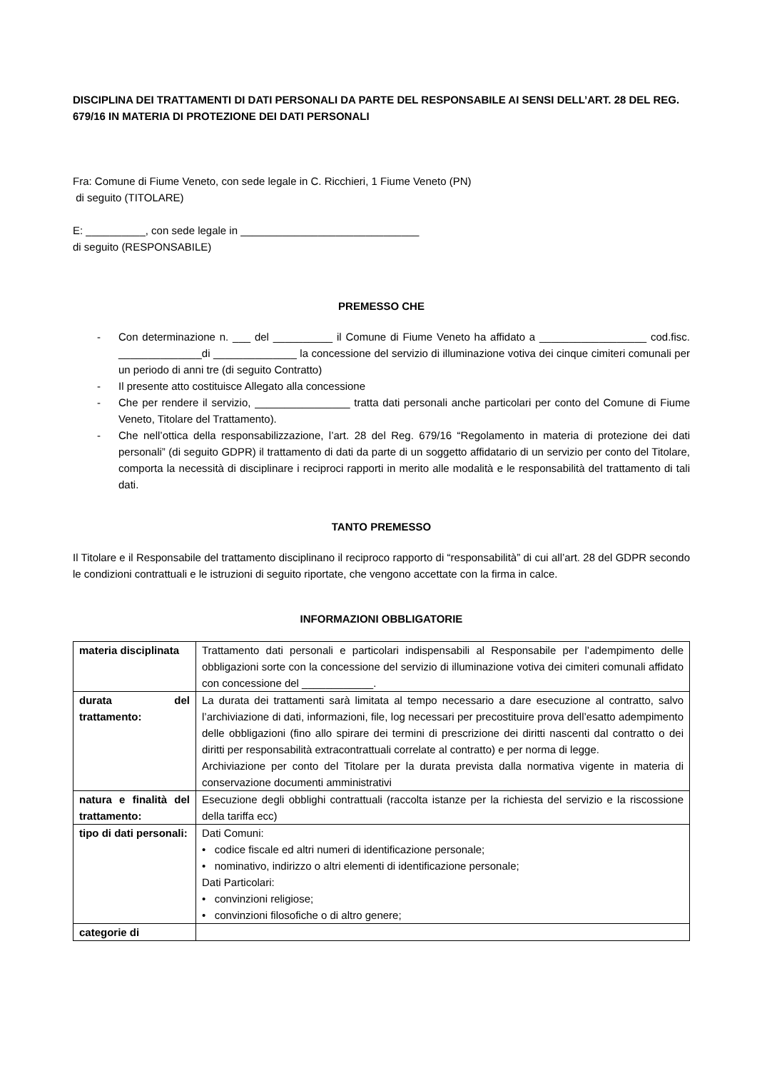DISCIPLINA DEI TRATTAMENTI DI DATI PERSONALI DA PARTE DEL RESPONSABILE AI SENSI DELL’ART. 28 DEL REG. 679/16 IN MATERIA DI PROTEZIONE DEI DATI PERSONALI
Fra: Comune di Fiume Veneto, con sede legale in C. Ricchieri, 1 Fiume Veneto (PN)
di seguito (TITOLARE)
E: __________, con sede legale in ______________________________
di seguito (RESPONSABILE)
PREMESSO CHE
- Con determinazione n. ___ del __________ il Comune di Fiume Veneto ha affidato a __________________ cod.fisc. ______________di ______________ la concessione del servizio di illuminazione votiva dei cinque cimiteri comunali per un periodo di anni tre (di seguito Contratto)
- Il presente atto costituisce Allegato alla concessione
- Che per rendere il servizio, ________________ tratta dati personali anche particolari per conto del Comune di Fiume Veneto, Titolare del Trattamento).
- Che nell’ottica della responsabilizzazione, l’art. 28 del Reg. 679/16 “Regolamento in materia di protezione dei dati personali” (di seguito GDPR) il trattamento di dati da parte di un soggetto affidatario di un servizio per conto del Titolare, comporta la necessità di disciplinare i reciproci rapporti in merito alle modalità e le responsabilità del trattamento di tali dati.
TANTO PREMESSO
Il Titolare e il Responsabile del trattamento disciplinano il reciproco rapporto di “responsabilità” di cui all’art. 28 del GDPR secondo le condizioni contrattuali e le istruzioni di seguito riportate, che vengono accettate con la firma in calce.
INFORMAZIONI OBBLIGATORIE
| materia disciplinata | Trattamento dati personali e particolari indispensabili al Responsabile per l’adempimento delle obbligazioni sorte con la concessione del servizio di illuminazione votiva dei cimiteri comunali affidato con concessione del ____________. |
| durata del trattamento: | La durata dei trattamenti sarà limitata al tempo necessario a dare esecuzione al contratto, salvo l’archiviazione di dati, informazioni, file, log necessari per precostituire prova dell’esatto adempimento delle obbligazioni (fino allo spirare dei termini di prescrizione dei diritti nascenti dal contratto o dei diritti per responsabilità extracontrattuali correlate al contratto) e per norma di legge. Archiviazione per conto del Titolare per la durata prevista dalla normativa vigente in materia di conservazione documenti amministrativi |
| natura e finalità del trattamento: | Esecuzione degli obblighi contrattuali (raccolta istanze per la richiesta del servizio e la riscossione della tariffa ecc) |
| tipo di dati personali: | Dati Comuni: • codice fiscale ed altri numeri di identificazione personale; • nominativo, indirizzo o altri elementi di identificazione personale; Dati Particolari: • convinzioni religiose; • convinzioni filosofiche o di altro genere; |
| categorie di | |